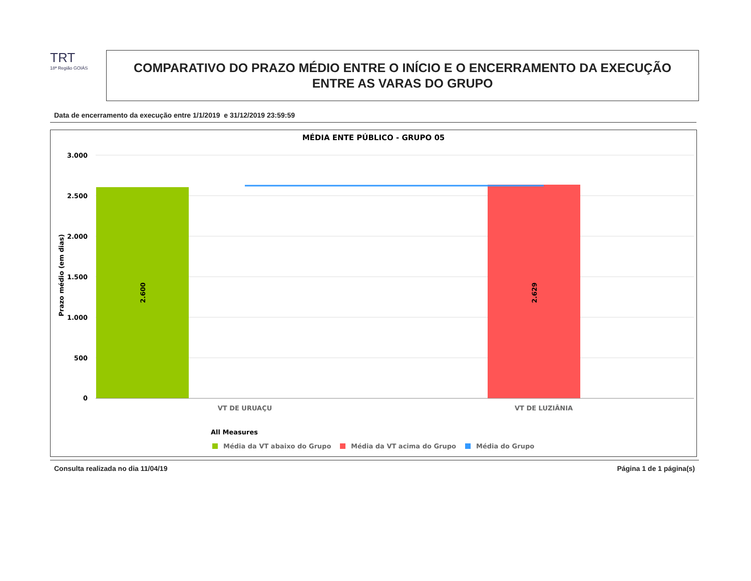TRT
18ª Região GOIÁS
COMPARATIVO DO PRAZO MÉDIO ENTRE O INÍCIO E O ENCERRAMENTO DA EXECUÇÃO
ENTRE AS VARAS DO GRUPO
Data de encerramento da execução entre 1/1/2019 e 31/12/2019 23:59:59
MÉDIA ENTE PÚBLICO - GRUPO 05
3.000
2.500
2.000
1.500
1.000
500
0
Prazo médio (em dias)
2.600
2.629
VT DE URUAÇU
VT DE LUZIÂNIA
All Measures
Média da VT abaixo do Grupo
Média da VT acima do Grupo
Média do Grupo
Consulta realizada no dia 11/04/19 Página 1 de 1 página(s)